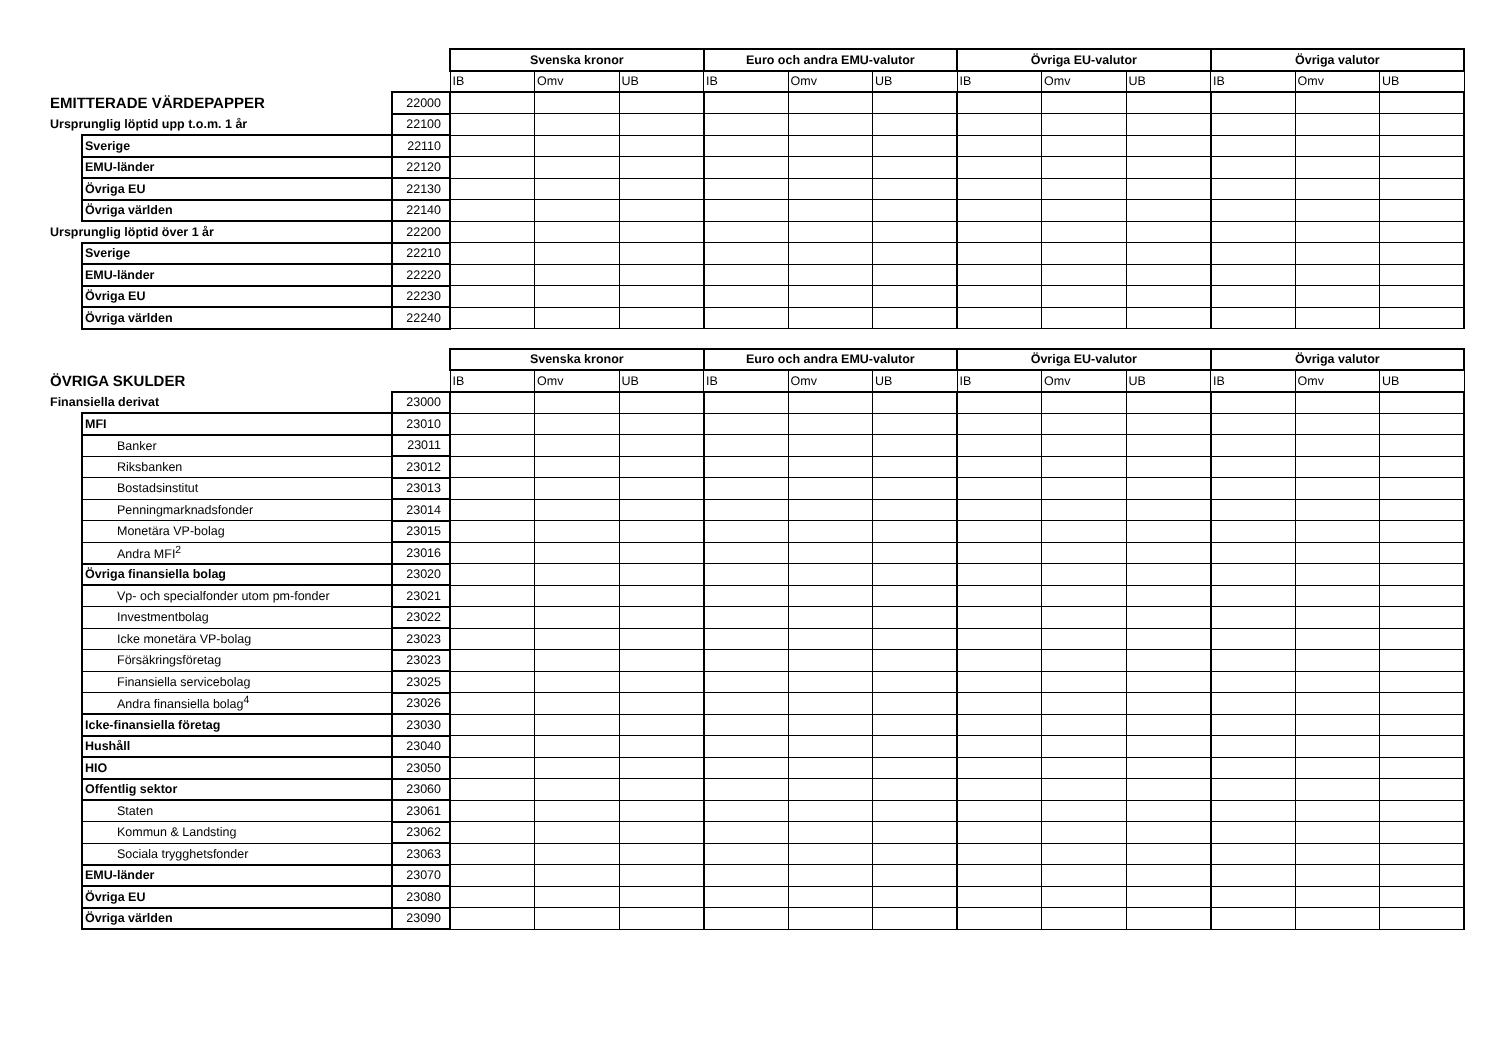| | | | Svenska kronor | | | Euro och andra EMU-valutor | | | Övriga EU-valutor | | | Övriga valutor | | |
| | | | IB | Omv | UB | IB | Omv | UB | IB | Omv | UB | IB | Omv | UB |
| EMITTERADE VÄRDEPAPPER | | 22000 | | | | | | | | | | | | |
| Ursprunglig löptid upp t.o.m. 1 år | | 22100 | | | | | | | | | | | | |
| | Sverige | 22110 | | | | | | | | | | | | |
| | EMU-länder | 22120 | | | | | | | | | | | | |
| | Övriga EU | 22130 | | | | | | | | | | | | |
| | Övriga världen | 22140 | | | | | | | | | | | | |
| Ursprunglig löptid över 1 år | | 22200 | | | | | | | | | | | | |
| | Sverige | 22210 | | | | | | | | | | | | |
| | EMU-länder | 22220 | | | | | | | | | | | | |
| | Övriga EU | 22230 | | | | | | | | | | | | |
| | Övriga världen | 22240 | | | | | | | | | | | | |
| | | | Svenska kronor | | | Euro och andra EMU-valutor | | | Övriga EU-valutor | | | Övriga valutor | | |
| ÖVRIGA SKULDER | | | IB | Omv | UB | IB | Omv | UB | IB | Omv | UB | IB | Omv | UB |
| Finansiella derivat | | 23000 | | | | | | | | | | | | |
| | MFI | 23010 | | | | | | | | | | | | |
| | Banker | 23011 | | | | | | | | | | | | |
| | Riksbanken | 23012 | | | | | | | | | | | | |
| | Bostadsinstitut | 23013 | | | | | | | | | | | | |
| | Penningmarknadsfonder | 23014 | | | | | | | | | | | | |
| | Monetära VP-bolag | 23015 | | | | | | | | | | | | |
| | Andra MFI<sup>2</sup> | 23016 | | | | | | | | | | | | |
| | Övriga finansiella bolag | 23020 | | | | | | | | | | | | |
| | Vp- och specialfonder utom pm-fonder | 23021 | | | | | | | | | | | | |
| | Investmentbolag | 23022 | | | | | | | | | | | | |
| | Icke monetära VP-bolag | 23023 | | | | | | | | | | | | |
| | Försäkringsföretag | 23023 | | | | | | | | | | | | |
| | Finansiella servicebolag | 23025 | | | | | | | | | | | | |
| | Andra finansiella bolag<sup>4</sup> | 23026 | | | | | | | | | | | | |
| | Icke-finansiella företag | 23030 | | | | | | | | | | | | |
| | Hushåll | 23040 | | | | | | | | | | | | |
| | HIO | 23050 | | | | | | | | | | | | |
| | Offentlig sektor | 23060 | | | | | | | | | | | | |
| | Staten | 23061 | | | | | | | | | | | | |
| | Kommun & Landsting | 23062 | | | | | | | | | | | | |
| | Sociala trygghetsfonder | 23063 | | | | | | | | | | | | |
| | EMU-länder | 23070 | | | | | | | | | | | | |
| | Övriga EU | 23080 | | | | | | | | | | | | |
| | Övriga världen | 23090 | | | | | | | | | | | | |